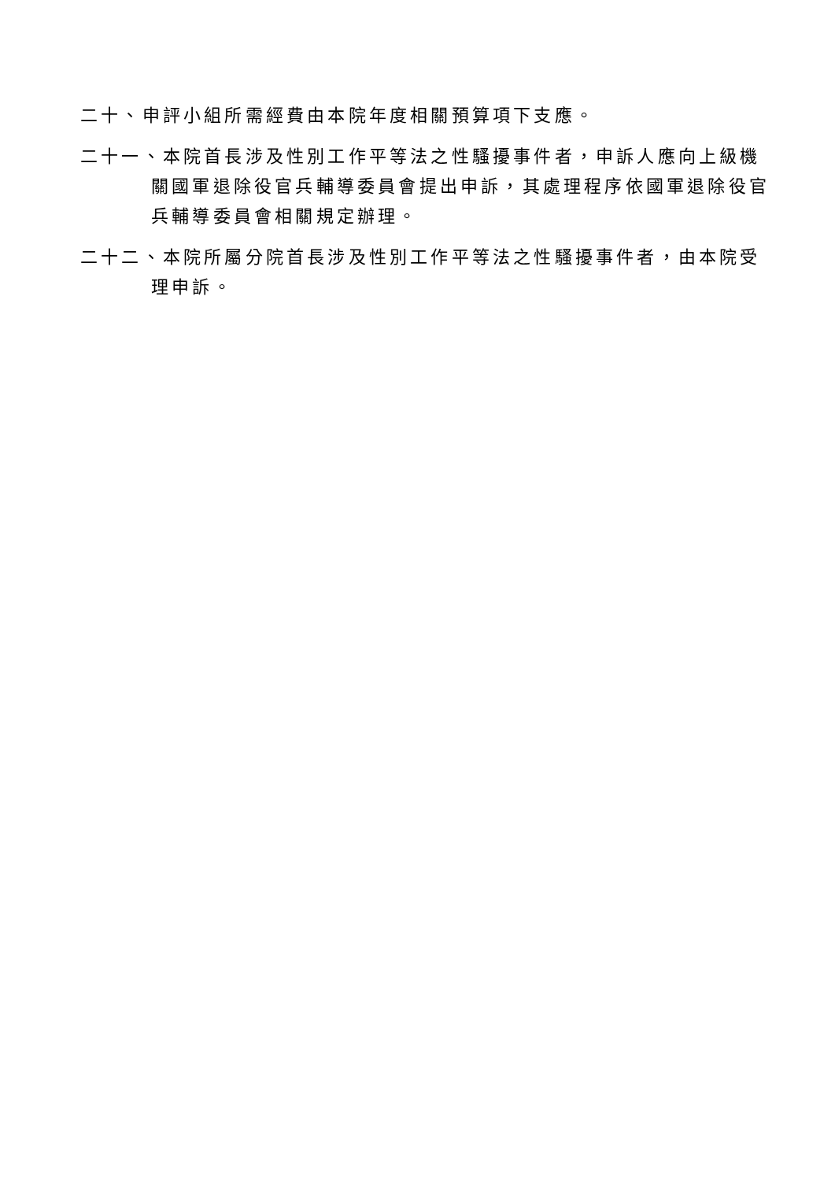二十、申評小組所需經費由本院年度相關預算項下支應。
二十一、本院首長涉及性別工作平等法之性騷擾事件者，申訴人應向上級機關國軍退除役官兵輔導委員會提出申訴，其處理程序依國軍退除役官兵輔導委員會相關規定辦理。
二十二、本院所屬分院首長涉及性別工作平等法之性騷擾事件者，由本院受理申訴。